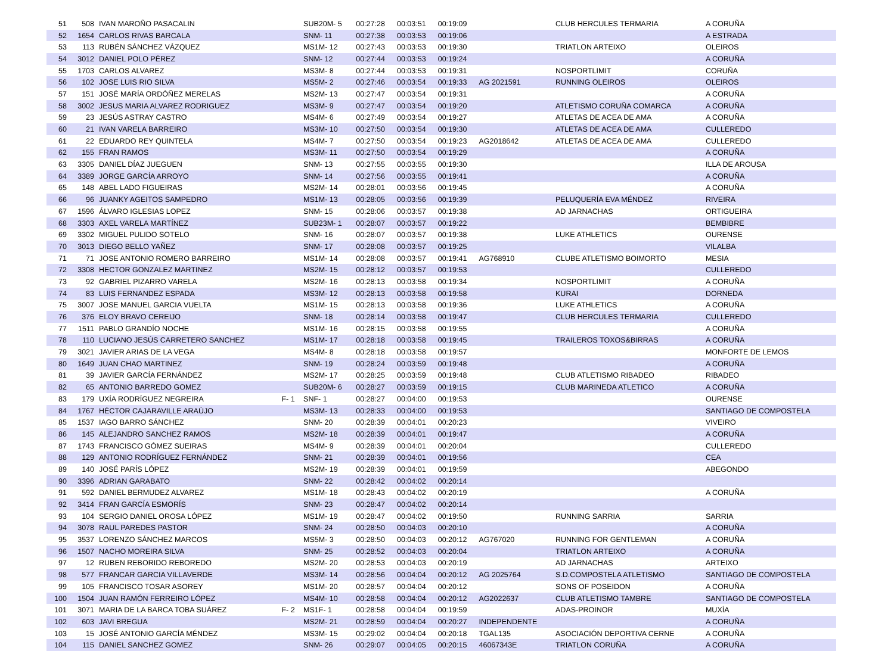| 51 | 508 | IVAN MAROÑO PASACALIN | | SUB20M- 5 | 00:27:28 | 00:03:51 | 00:19:09 | | CLUB HERCULES TERMARIA | A CORUÑA |
| 52 | 1654 | CARLOS RIVAS BARCALA | | SNM- 11 | 00:27:38 | 00:03:53 | 00:19:06 | | | A ESTRADA |
| 53 | 113 | RUBÉN SÁNCHEZ VÁZQUEZ | | MS1M- 12 | 00:27:43 | 00:03:53 | 00:19:30 | | TRIATLON ARTEIXO | OLEIROS |
| 54 | 3012 | DANIEL POLO PÉREZ | | SNM- 12 | 00:27:44 | 00:03:53 | 00:19:24 | | | A CORUÑA |
| 55 | 1703 | CARLOS ALVAREZ | | MS3M- 8 | 00:27:44 | 00:03:53 | 00:19:31 | | NOSPORTLIMIT | CORUÑA |
| 56 | 102 | JOSE LUIS RIO SILVA | | MS5M- 2 | 00:27:46 | 00:03:54 | 00:19:33 | AG 2021591 | RUNNING OLEIROS | OLEIROS |
| 57 | 151 | JOSÉ MARÍA ORDÓÑEZ MERELAS | | MS2M- 13 | 00:27:47 | 00:03:54 | 00:19:31 | | | A CORUÑA |
| 58 | 3002 | JESUS MARIA ALVAREZ RODRIGUEZ | | MS3M- 9 | 00:27:47 | 00:03:54 | 00:19:20 | | ATLETISMO CORUÑA COMARCA | A CORUÑA |
| 59 | 23 | JESÚS ASTRAY CASTRO | | MS4M- 6 | 00:27:49 | 00:03:54 | 00:19:27 | | ATLETAS DE ACEA DE AMA | A CORUÑA |
| 60 | 21 | IVAN VARELA BARREIRO | | MS3M- 10 | 00:27:50 | 00:03:54 | 00:19:30 | | ATLETAS DE ACEA DE AMA | CULLEREDO |
| 61 | 22 | EDUARDO REY QUINTELA | | MS4M- 7 | 00:27:50 | 00:03:54 | 00:19:23 | AG2018642 | ATLETAS DE ACEA DE AMA | CULLEREDO |
| 62 | 155 | FRAN RAMOS | | MS3M- 11 | 00:27:50 | 00:03:54 | 00:19:29 | | | A CORUÑA |
| 63 | 3305 | DANIEL DÍAZ JUEGUEN | | SNM- 13 | 00:27:55 | 00:03:55 | 00:19:30 | | | ILLA DE AROUSA |
| 64 | 3389 | JORGE GARCÍA ARROYO | | SNM- 14 | 00:27:56 | 00:03:55 | 00:19:41 | | | A CORUÑA |
| 65 | 148 | ABEL LADO FIGUEIRAS | | MS2M- 14 | 00:28:01 | 00:03:56 | 00:19:45 | | | A CORUÑA |
| 66 | 96 | JUANKY AGEITOS SAMPEDRO | | MS1M- 13 | 00:28:05 | 00:03:56 | 00:19:39 | | PELUQUERÍA EVA MÉNDEZ | RIVEIRA |
| 67 | 1596 | ÁLVARO IGLESIAS LOPEZ | | SNM- 15 | 00:28:06 | 00:03:57 | 00:19:38 | | AD JARNACHAS | ORTIGUEIRA |
| 68 | 3303 | AXEL VARELA MARTÍNEZ | | SUB23M- 1 | 00:28:07 | 00:03:57 | 00:19:22 | | | BEMBIBRE |
| 69 | 3302 | MIGUEL PULIDO SOTELO | | SNM- 16 | 00:28:07 | 00:03:57 | 00:19:38 | | LUKE ATHLETICS | OURENSE |
| 70 | 3013 | DIEGO BELLO YAÑEZ | | SNM- 17 | 00:28:08 | 00:03:57 | 00:19:25 | | | VILALBA |
| 71 | 71 | JOSE ANTONIO ROMERO BARREIRO | | MS1M- 14 | 00:28:08 | 00:03:57 | 00:19:41 | AG768910 | CLUBE ATLETISMO BOIMORTO | MESIA |
| 72 | 3308 | HECTOR GONZALEZ MARTINEZ | | MS2M- 15 | 00:28:12 | 00:03:57 | 00:19:53 | | | CULLEREDO |
| 73 | 92 | GABRIEL PIZARRO VARELA | | MS2M- 16 | 00:28:13 | 00:03:58 | 00:19:34 | | NOSPORTLIMIT | A CORUÑA |
| 74 | 83 | LUIS FERNANDEZ ESPADA | | MS3M- 12 | 00:28:13 | 00:03:58 | 00:19:58 | | KURAI | DORNEDA |
| 75 | 3007 | JOSE MANUEL GARCIA VUELTA | | MS1M- 15 | 00:28:13 | 00:03:58 | 00:19:36 | | LUKE ATHLETICS | A CORUÑA |
| 76 | 376 | ELOY BRAVO CEREIJO | | SNM- 18 | 00:28:14 | 00:03:58 | 00:19:47 | | CLUB HERCULES TERMARIA | CULLEREDO |
| 77 | 1511 | PABLO GRANDÍO NOCHE | | MS1M- 16 | 00:28:15 | 00:03:58 | 00:19:55 | | | A CORUÑA |
| 78 | 110 | LUCIANO JESÚS CARRETERO SANCHEZ | | MS1M- 17 | 00:28:18 | 00:03:58 | 00:19:45 | | TRAILEROS TOXOS&BIRRAS | A CORUÑA |
| 79 | 3021 | JAVIER ARIAS DE LA VEGA | | MS4M- 8 | 00:28:18 | 00:03:58 | 00:19:57 | | | MONFORTE DE LEMOS |
| 80 | 1649 | JUAN CHAO MARTINEZ | | SNM- 19 | 00:28:24 | 00:03:59 | 00:19:48 | | | A CORUÑA |
| 81 | 39 | JAVIER GARCÍA FERNÁNDEZ | | MS2M- 17 | 00:28:25 | 00:03:59 | 00:19:48 | | CLUB ATLETISMO RIBADEO | RIBADEO |
| 82 | 65 | ANTONIO BARREDO GOMEZ | | SUB20M- 6 | 00:28:27 | 00:03:59 | 00:19:15 | | CLUB MARINEDA ATLETICO | A CORUÑA |
| 83 | 179 | UXÍA RODRÍGUEZ NEGREIRA | F- 1 | SNF- 1 | 00:28:27 | 00:04:00 | 00:19:53 | | | OURENSE |
| 84 | 1767 | HÉCTOR CAJARAVILLE ARAÚJO | | MS3M- 13 | 00:28:33 | 00:04:00 | 00:19:53 | | | SANTIAGO DE COMPOSTELA |
| 85 | 1537 | IAGO BARRO SÁNCHEZ | | SNM- 20 | 00:28:39 | 00:04:01 | 00:20:23 | | | VIVEIRO |
| 86 | 145 | ALEJANDRO SANCHEZ RAMOS | | MS2M- 18 | 00:28:39 | 00:04:01 | 00:19:47 | | | A CORUÑA |
| 87 | 1743 | FRANCISCO GÓMEZ SUEIRAS | | MS4M- 9 | 00:28:39 | 00:04:01 | 00:20:04 | | | CULLEREDO |
| 88 | 129 | ANTONIO RODRÍGUEZ FERNÁNDEZ | | SNM- 21 | 00:28:39 | 00:04:01 | 00:19:56 | | | CEA |
| 89 | 140 | JOSÉ PARÍS LÓPEZ | | MS2M- 19 | 00:28:39 | 00:04:01 | 00:19:59 | | | ABEGONDO |
| 90 | 3396 | ADRIAN GARABATO | | SNM- 22 | 00:28:42 | 00:04:02 | 00:20:14 | | | |
| 91 | 592 | DANIEL BERMUDEZ ALVAREZ | | MS1M- 18 | 00:28:43 | 00:04:02 | 00:20:19 | | | A CORUÑA |
| 92 | 3414 | FRAN GARCÍA ESMORÍS | | SNM- 23 | 00:28:47 | 00:04:02 | 00:20:14 | | | |
| 93 | 104 | SERGIO DANIEL OROSA LÓPEZ | | MS1M- 19 | 00:28:47 | 00:04:02 | 00:19:50 | | RUNNING SARRIA | SARRIA |
| 94 | 3078 | RAUL PAREDES PASTOR | | SNM- 24 | 00:28:50 | 00:04:03 | 00:20:10 | | | A CORUÑA |
| 95 | 3537 | LORENZO SÁNCHEZ MARCOS | | MS5M- 3 | 00:28:50 | 00:04:03 | 00:20:12 | AG767020 | RUNNING FOR GENTLEMAN | A CORUÑA |
| 96 | 1507 | NACHO MOREIRA SILVA | | SNM- 25 | 00:28:52 | 00:04:03 | 00:20:04 | | TRIATLON ARTEIXO | A CORUÑA |
| 97 | 12 | RUBEN REBORIDO REBOREDO | | MS2M- 20 | 00:28:53 | 00:04:03 | 00:20:19 | | AD JARNACHAS | ARTEIXO |
| 98 | 577 | FRANCAR GARCIA VILLAVERDE | | MS3M- 14 | 00:28:56 | 00:04:04 | 00:20:12 | AG 2025764 | S.D.COMPOSTELA ATLETISMO | SANTIAGO DE COMPOSTELA |
| 99 | 105 | FRANCISCO TOSAR ASOREY | | MS1M- 20 | 00:28:57 | 00:04:04 | 00:20:12 | | SONS OF POSEIDON | A CORUÑA |
| 100 | 1504 | JUAN RAMÓN FERREIRO LÓPEZ | | MS4M- 10 | 00:28:58 | 00:04:04 | 00:20:12 | AG2022637 | CLUB ATLETISMO TAMBRE | SANTIAGO DE COMPOSTELA |
| 101 | 3071 | MARIA DE LA BARCA TOBA SUÁREZ | F- 2 | MS1F- 1 | 00:28:58 | 00:04:04 | 00:19:59 | | ADAS-PROINOR | MUXÍA |
| 102 | 603 | JAVI BREGUA | | MS2M- 21 | 00:28:59 | 00:04:04 | 00:20:27 | INDEPENDENTE | | A CORUÑA |
| 103 | 15 | JOSÉ ANTONIO GARCÍA MÉNDEZ | | MS3M- 15 | 00:29:02 | 00:04:04 | 00:20:18 | TGAL135 | ASOCIACIÓN DEPORTIVA CERNE | A CORUÑA |
| 104 | 115 | DANIEL SANCHEZ GOMEZ | | SNM- 26 | 00:29:07 | 00:04:05 | 00:20:15 | 46067343E | TRIATLON CORUÑA | A CORUÑA |